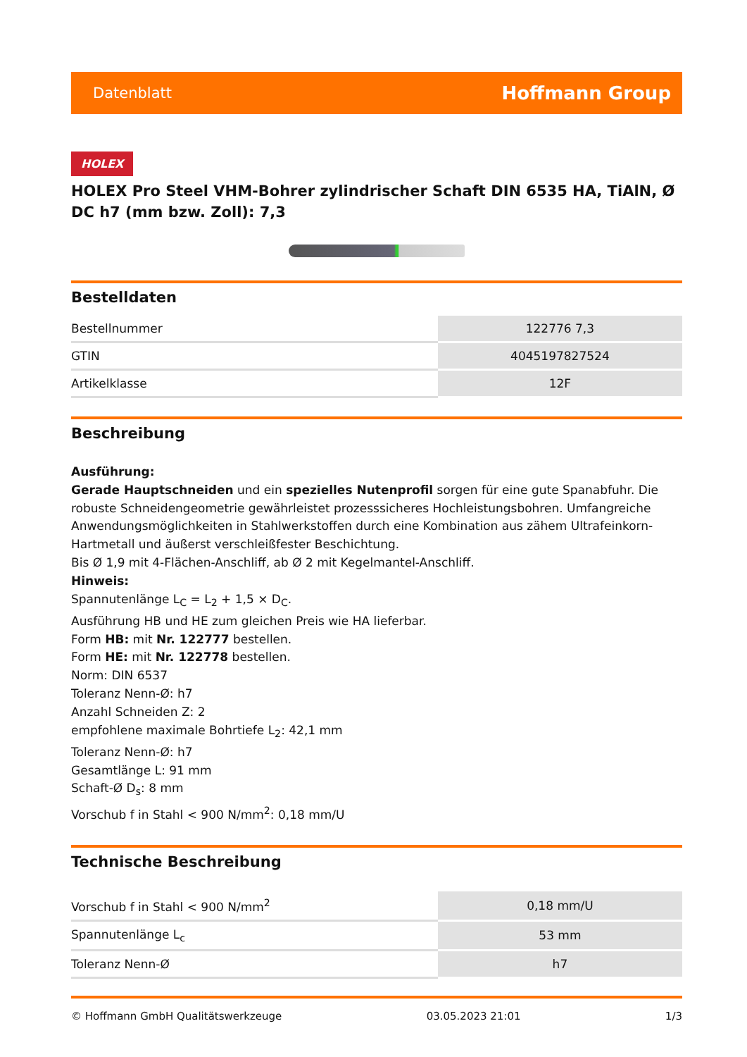Datenblatt Hoffmann Group
HOLEX
HOLEX Pro Steel VHM-Bohrer zylindrischer Schaft DIN 6535 HA, TiAlN, Ø DC h7 (mm bzw. Zoll): 7,3
Bestelldaten
| Bestellnummer | 122776 7,3 |
| GTIN | 4045197827524 |
| Artikelklasse | 12F |
Beschreibung
Ausführung:
Gerade Hauptschneiden und ein spezielles Nutenprofil sorgen für eine gute Spanabfuhr. Die robuste Schneidengeometrie gewährleistet prozesssicheres Hochleistungsbohren. Umfangreiche Anwendungsmöglichkeiten in Stahlwerkstoffen durch eine Kombination aus zähem Ultrafeinkorn-Hartmetall und äußerst verschleißfester Beschichtung.
Bis Ø 1,9 mit 4-Flächen-Anschliff, ab Ø 2 mit Kegelmantel-Anschliff.
Hinweis:
Spannutenlänge L<sub>C</sub> = L<sub>2</sub> + 1,5 × D<sub>C</sub>.
Ausführung HB und HE zum gleichen Preis wie HA lieferbar.
Form HB: mit Nr. 122777 bestellen.
Form HE: mit Nr. 122778 bestellen.
Norm: DIN 6537
Toleranz Nenn-Ø: h7
Anzahl Schneiden Z: 2
empfohlene maximale Bohrtiefe L<sub>2</sub>: 42,1 mm
Toleranz Nenn-Ø: h7
Gesamtlänge L: 91 mm
Schaft-Ø D<sub>s</sub>: 8 mm
Vorschub f in Stahl < 900 N/mm<sup>2</sup>: 0,18 mm/U
Technische Beschreibung
| Vorschub f in Stahl < 900 N/mm<sup>2</sup> | 0,18 mm/U |
| Spannutenlänge L<sub>c</sub> | 53 mm |
| Toleranz Nenn-Ø | h7 |
© Hoffmann GmbH Qualitätswerkzeuge 03.05.2023 21:01 1/3